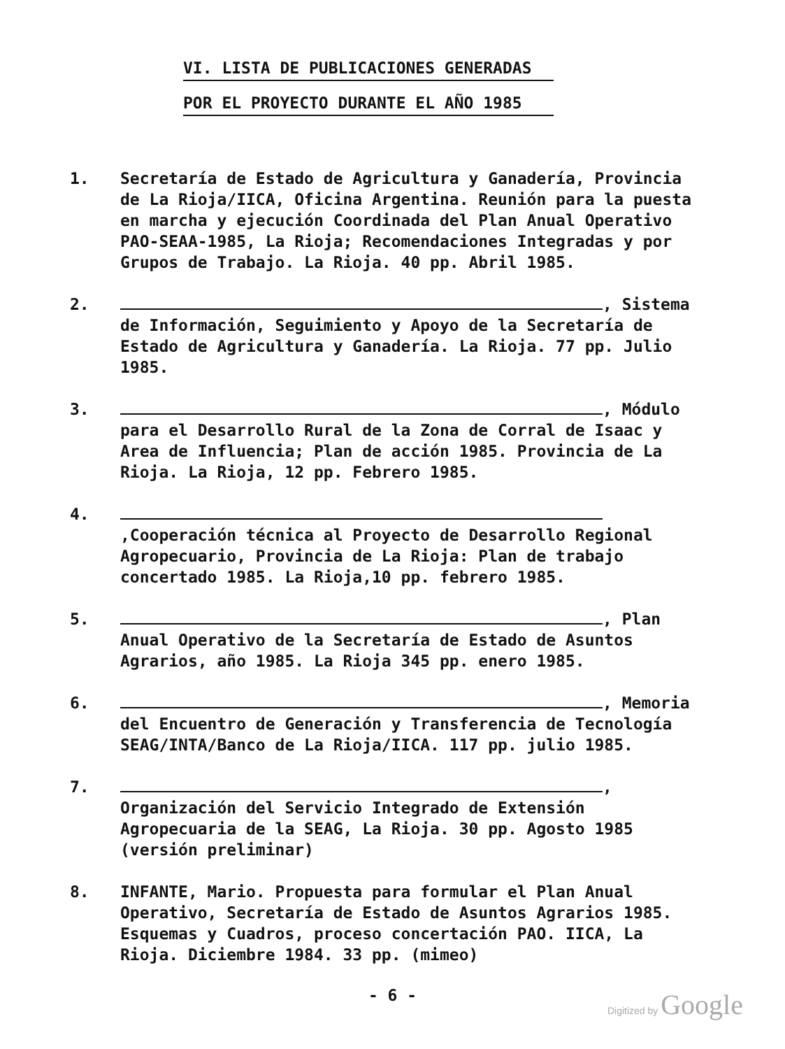VI. LISTA DE PUBLICACIONES GENERADAS
POR EL PROYECTO DURANTE EL AÑO 1985
1. Secretaría de Estado de Agricultura y Ganadería, Provincia de La Rioja/IICA, Oficina Argentina. Reunión para la puesta en marcha y ejecución Coordinada del Plan Anual Operativo PAO-SEAA-1985, La Rioja; Recomendaciones Integradas y por Grupos de Trabajo. La Rioja. 40 pp. Abril 1985.
2. , Sistema de Información, Seguimiento y Apoyo de la Secretaría de Estado de Agricultura y Ganadería. La Rioja. 77 pp. Julio 1985.
3. , Módulo para el Desarrollo Rural de la Zona de Corral de Isaac y Area de Influencia; Plan de acción 1985. Provincia de La Rioja. La Rioja, 12 pp. Febrero 1985.
4. ,Cooperación técnica al Proyecto de Desarrollo Regional Agropecuario, Provincia de La Rioja: Plan de trabajo concertado 1985. La Rioja,10 pp. febrero 1985.
5. , Plan Anual Operativo de la Secretaría de Estado de Asuntos Agrarios, año 1985. La Rioja 345 pp. enero 1985.
6. , Memoria del Encuentro de Generación y Transferencia de Tecnología SEAG/INTA/Banco de La Rioja/IICA. 117 pp. julio 1985.
7. , Organización del Servicio Integrado de Extensión Agropecuaria de la SEAG, La Rioja. 30 pp. Agosto 1985 (versión preliminar)
8. INFANTE, Mario. Propuesta para formular el Plan Anual Operativo, Secretaría de Estado de Asuntos Agrarios 1985. Esquemas y Cuadros, proceso concertación PAO. IICA, La Rioja. Diciembre 1984. 33 pp. (mimeo)
- 6 -
Digitized by Google